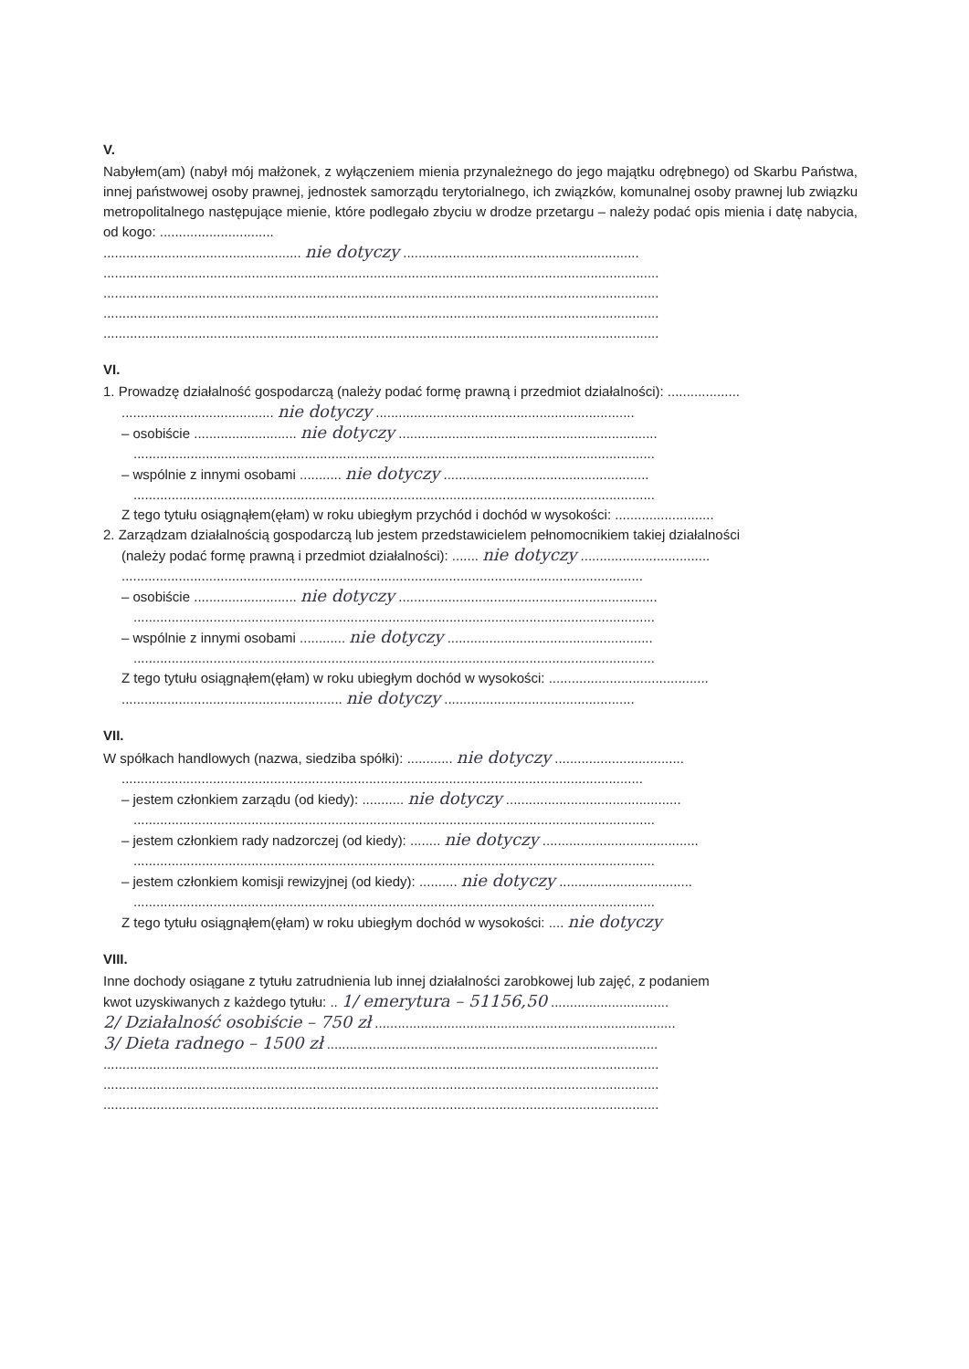V.
Nabyłem(am) (nabył mój małżonek, z wyłączeniem mienia przynależnego do jego majątku odrębnego) od Skarbu Państwa, innej państwowej osoby prawnej, jednostek samorządu terytorialnego, ich związków, komunalnej osoby prawnej lub związku metropolitalnego następujące mienie, które podlegało zbyciu w drodze przetargu – należy podać opis mienia i datę nabycia, od kogo: ..............................
.................................................... nie dotyczy ..............................................................
..................................................................................................................................................
..................................................................................................................................................
..................................................................................................................................................
..................................................................................................................................................
VI.
1. Prowadzę działalność gospodarczą (należy podać formę prawną i przedmiot działalności): ...................
........................................ nie dotyczy ....................................................................
– osobiście ........................... nie dotyczy ....................................................................
.........................................................................................................................................
– wspólnie z innymi osobami ........... nie dotyczy ......................................................
.........................................................................................................................................
Z tego tytułu osiągnąłem(ęłam) w roku ubiegłym przychód i dochód w wysokości: ..........................
2. Zarządzam działalnością gospodarczą lub jestem przedstawicielem pełnomocnikiem takiej działalności
(należy podać formę prawną i przedmiot działalności): ....... nie dotyczy ..................................
.........................................................................................................................................
– osobiście ........................... nie dotyczy ....................................................................
.........................................................................................................................................
– wspólnie z innymi osobami ............ nie dotyczy ......................................................
.........................................................................................................................................
Z tego tytułu osiągnąłem(ęłam) w roku ubiegłym dochód w wysokości: ..........................................
.......................................................... nie dotyczy ..................................................
VII.
W spółkach handlowych (nazwa, siedziba spółki): ............ nie dotyczy ..................................
.........................................................................................................................................
– jestem członkiem zarządu (od kiedy): ........... nie dotyczy ..............................................
.........................................................................................................................................
– jestem członkiem rady nadzorczej (od kiedy): ........ nie dotyczy .........................................
.........................................................................................................................................
– jestem członkiem komisji rewizyjnej (od kiedy): .......... nie dotyczy ...................................
.........................................................................................................................................
Z tego tytułu osiągnąłem(ęłam) w roku ubiegłym dochód w wysokości: .... nie dotyczy
VIII.
Inne dochody osiągane z tytułu zatrudnienia lub innej działalności zarobkowej lub zajęć, z podaniem
kwot uzyskiwanych z każdego tytułu: .. 1/ emerytura – 51156,50 ...............................
2/ Działalność osobiście – 750 zł ...............................................................................
3/ Dieta radnego – 1500 zł .......................................................................................
..................................................................................................................................................
..................................................................................................................................................
..................................................................................................................................................